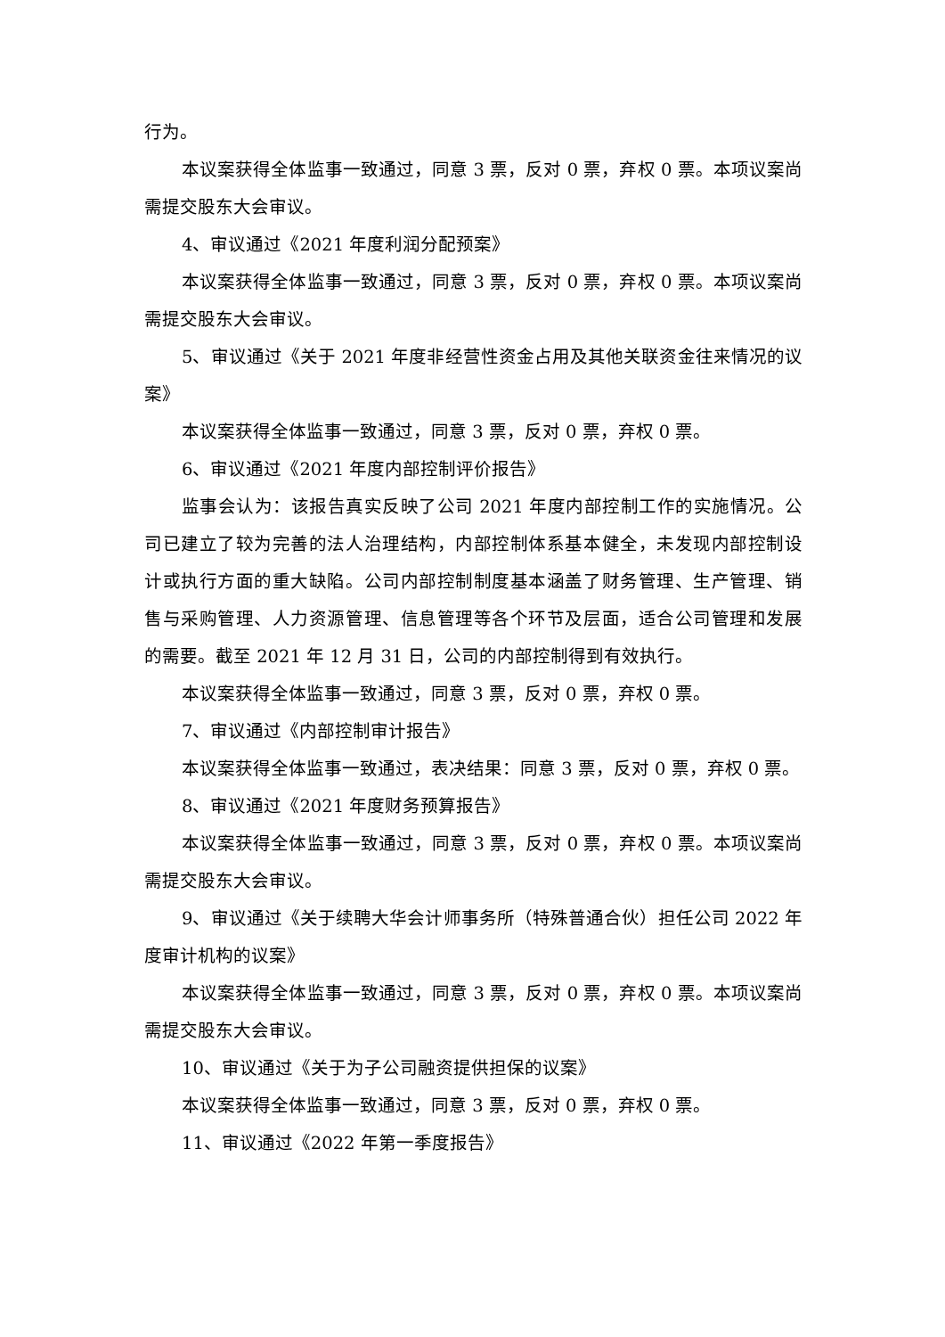行为。
本议案获得全体监事一致通过，同意 3 票，反对 0 票，弃权 0 票。本项议案尚需提交股东大会审议。
4、审议通过《2021 年度利润分配预案》
本议案获得全体监事一致通过，同意 3 票，反对 0 票，弃权 0 票。本项议案尚需提交股东大会审议。
5、审议通过《关于 2021 年度非经营性资金占用及其他关联资金往来情况的议案》
本议案获得全体监事一致通过，同意 3 票，反对 0 票，弃权 0 票。
6、审议通过《2021 年度内部控制评价报告》
监事会认为：该报告真实反映了公司 2021 年度内部控制工作的实施情况。公司已建立了较为完善的法人治理结构，内部控制体系基本健全，未发现内部控制设计或执行方面的重大缺陷。公司内部控制制度基本涵盖了财务管理、生产管理、销售与采购管理、人力资源管理、信息管理等各个环节及层面，适合公司管理和发展的需要。截至 2021 年 12 月 31 日，公司的内部控制得到有效执行。
本议案获得全体监事一致通过，同意 3 票，反对 0 票，弃权 0 票。
7、审议通过《内部控制审计报告》
本议案获得全体监事一致通过，表决结果：同意 3 票，反对 0 票，弃权 0 票。
8、审议通过《2021 年度财务预算报告》
本议案获得全体监事一致通过，同意 3 票，反对 0 票，弃权 0 票。本项议案尚需提交股东大会审议。
9、审议通过《关于续聘大华会计师事务所（特殊普通合伙）担任公司 2022 年度审计机构的议案》
本议案获得全体监事一致通过，同意 3 票，反对 0 票，弃权 0 票。本项议案尚需提交股东大会审议。
10、审议通过《关于为子公司融资提供担保的议案》
本议案获得全体监事一致通过，同意 3 票，反对 0 票，弃权 0 票。
11、审议通过《2022 年第一季度报告》